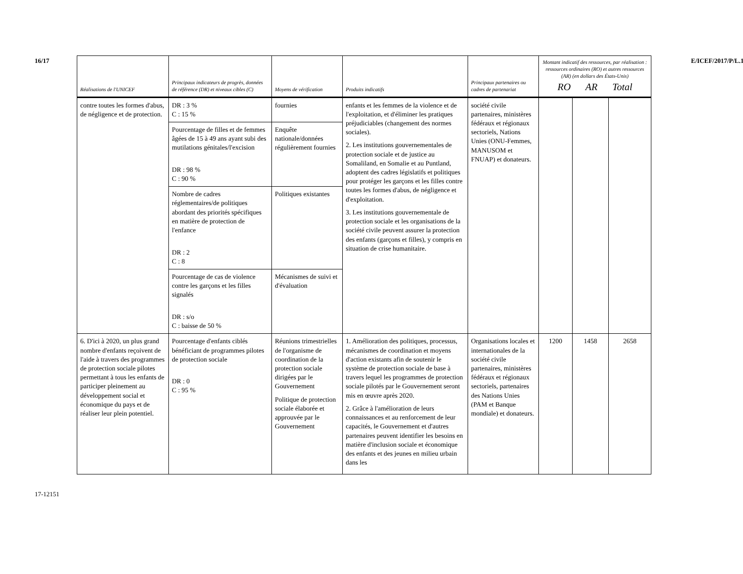16/17
17-12151
E/ICEF/2017/P/L.13
| Réalisations de l'UNICEF | Principaux indicateurs de progrès, données de référence (DR) et niveaux cibles (C) | Moyens de vérification | Produits indicatifs | Principaux partenaires ou cadres de partenariat | Montant indicatif des ressources, par réalisation : ressources ordinaires (RO) et autres ressources (AR) (en dollars des États-Unis) RO AR Total | | |
| --- | --- | --- | --- | --- | --- | --- | --- |
| contre toutes les formes d'abus, de négligence et de protection. | DR : 3 % C : 15 % | fournies | enfants et les femmes de la violence et de l'exploitation, et d'éliminer les pratiques préjudiciables (changement des normes sociales). 2. Les institutions gouvernementales de protection sociale et de justice au Somaliland, en Somalie et au Puntland, adoptent des cadres législatifs et politiques pour protéger les garçons et les filles contre toutes les formes d'abus, de négligence et d'exploitation. 3. Les institutions gouvernementale de protection sociale et les organisations de la société civile peuvent assurer la protection des enfants (garçons et filles), y compris en situation de crise humanitaire. | société civile partenaires, ministères fédéraux et régionaux sectoriels, Nations Unies (ONU-Femmes, MANUSOM et FNUAP) et donateurs. | | | |
| | Pourcentage de filles et de femmes âgées de 15 à 49 ans ayant subi des mutilations génitales/l'excision DR : 98 % C : 90 % | Enquête nationale/données régulièrement fournies | | | | | |
| | Nombre de cadres réglementaires/de politiques abordant des priorités spécifiques en matière de protection de l'enfance DR : 2 C : 8 | Politiques existantes | | | | | |
| | Pourcentage de cas de violence contre les garçons et les filles signalés DR : s/o C : baisse de 50 % | Mécanismes de suivi et d'évaluation | | | | | |
| 6. D'ici à 2020, un plus grand nombre d'enfants reçoivent de l'aide à travers des programmes de protection sociale pilotes permettant à tous les enfants de participer pleinement au développement social et économique du pays et de réaliser leur plein potentiel. | Pourcentage d'enfants ciblés bénéficiant de programmes pilotes de protection sociale DR : 0 C : 95 % | Réunions trimestrielles de l'organisme de coordination de la protection sociale dirigées par le Gouvernement Politique de protection sociale élaborée et approuvée par le Gouvernement | 1. Amélioration des politiques, processus, mécanismes de coordination et moyens d'action existants afin de soutenir le système de protection sociale de base à travers lequel les programmes de protection sociale pilotés par le Gouvernement seront mis en œuvre après 2020. 2. Grâce à l'amélioration de leurs connaissances et au renforcement de leur capacités, le Gouvernement et d'autres partenaires peuvent identifier les besoins en matière d'inclusion sociale et économique des enfants et des jeunes en milieu urbain dans les | Organisations locales et internationales de la société civile partenaires, ministères fédéraux et régionaux sectoriels, partenaires des Nations Unies (PAM et Banque mondiale) et donateurs. | 1200 | 1458 | 2658 |